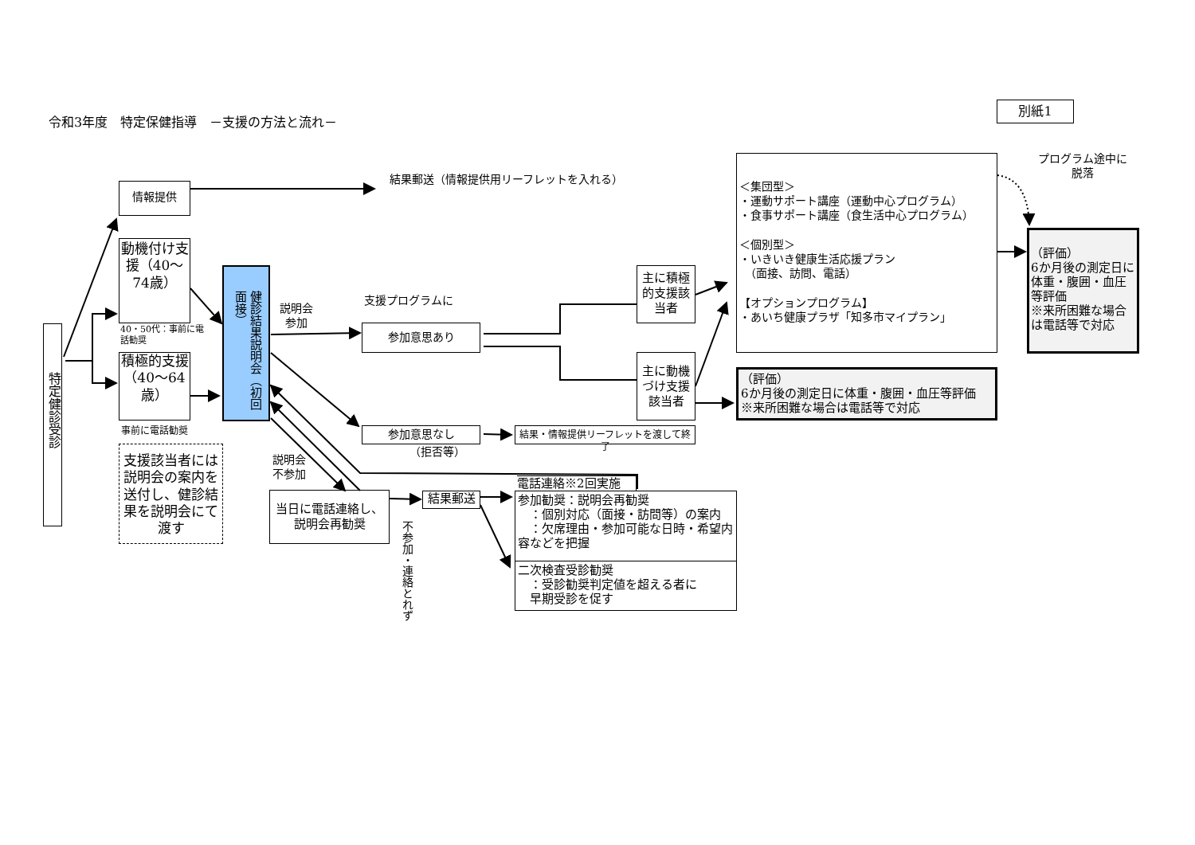令和3年度　特定保健指導　－支援の方法と流れ－
別紙1
特定健診受診
情報提供
結果郵送（情報提供用リーフレットを入れる）
動機付け支援（40～74歳）
40・50代：事前に電話勧奨
積極的支援（40～64歳）
事前に電話勧奨
支援該当者には説明会の案内を送付し、健診結果を説明会にて渡す
健診結果説明会（初回面接）
説明会参加
支援プログラムに
参加意思あり
参加意思なし
（拒否等）
結果・情報提供リーフレットを渡して終了
主に積極的支援該当者
主に動機づけ支援該当者
＜集団型＞
・運動サポート講座（運動中心プログラム）
・食事サポート講座（食生活中心プログラム）
＜個別型＞
・いきいき健康生活応援プラン
　（面接、訪問、電話）
【オプションプログラム】
・あいち健康プラザ「知多市マイプラン」
（評価）
6か月後の測定日に体重・腹囲・血圧等評価
※来所困難な場合は電話等で対応
プログラム途中に脱落
（評価）
6か月後の測定日に体重・腹囲・血圧等評価
※来所困難な場合は電話等で対応
説明会不参加
当日に電話連絡し、説明会再勧奨
不参加・連絡とれず
結果郵送
電話連絡※2回実施
参加勧奨：説明会再勧奨
　：個別対応（面接・訪問等）の案内
　：欠席理由・参加可能な日時・希望内容などを把握
二次検査受診勧奨
　：受診勧奨判定値を超える者に
　早期受診を促す